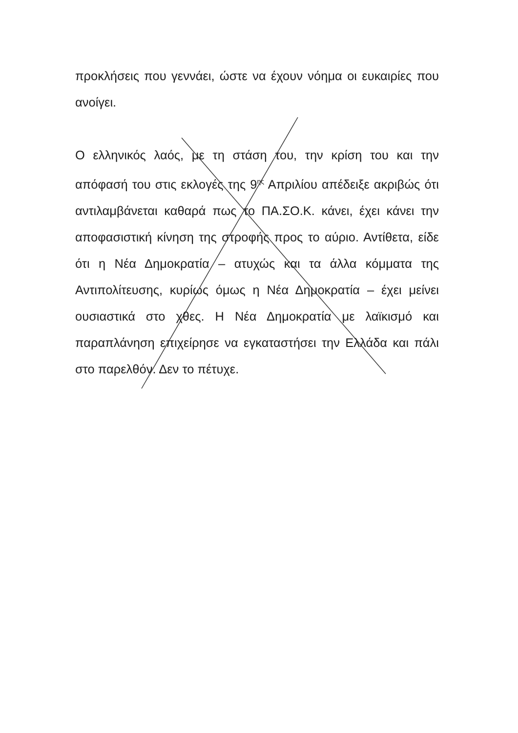προκλήσεις που γεννάει, ώστε να έχουν νόημα οι ευκαιρίες που ανοίγει.
Ο ελληνικός λαός, με τη στάση του, την κρίση του και την απόφασή του στις εκλογές της 9<sup>ης</sup> Απριλίου απέδειξε ακριβώς ότι αντιλαμβάνεται καθαρά πως το ΠΑ.ΣΟ.Κ. κάνει, έχει κάνει την αποφασιστική κίνηση της στροφής προς το αύριο. Αντίθετα, είδε ότι η Νέα Δημοκρατία – ατυχώς και τα άλλα κόμματα της Αντιπολίτευσης, κυρίως όμως η Νέα Δημοκρατία – έχει μείνει ουσιαστικά στο χθες. Η Νέα Δημοκρατία με λαϊκισμό και παραπλάνηση επιχείρησε να εγκαταστήσει την Ελλάδα και πάλι στο παρελθόν. Δεν το πέτυχε.